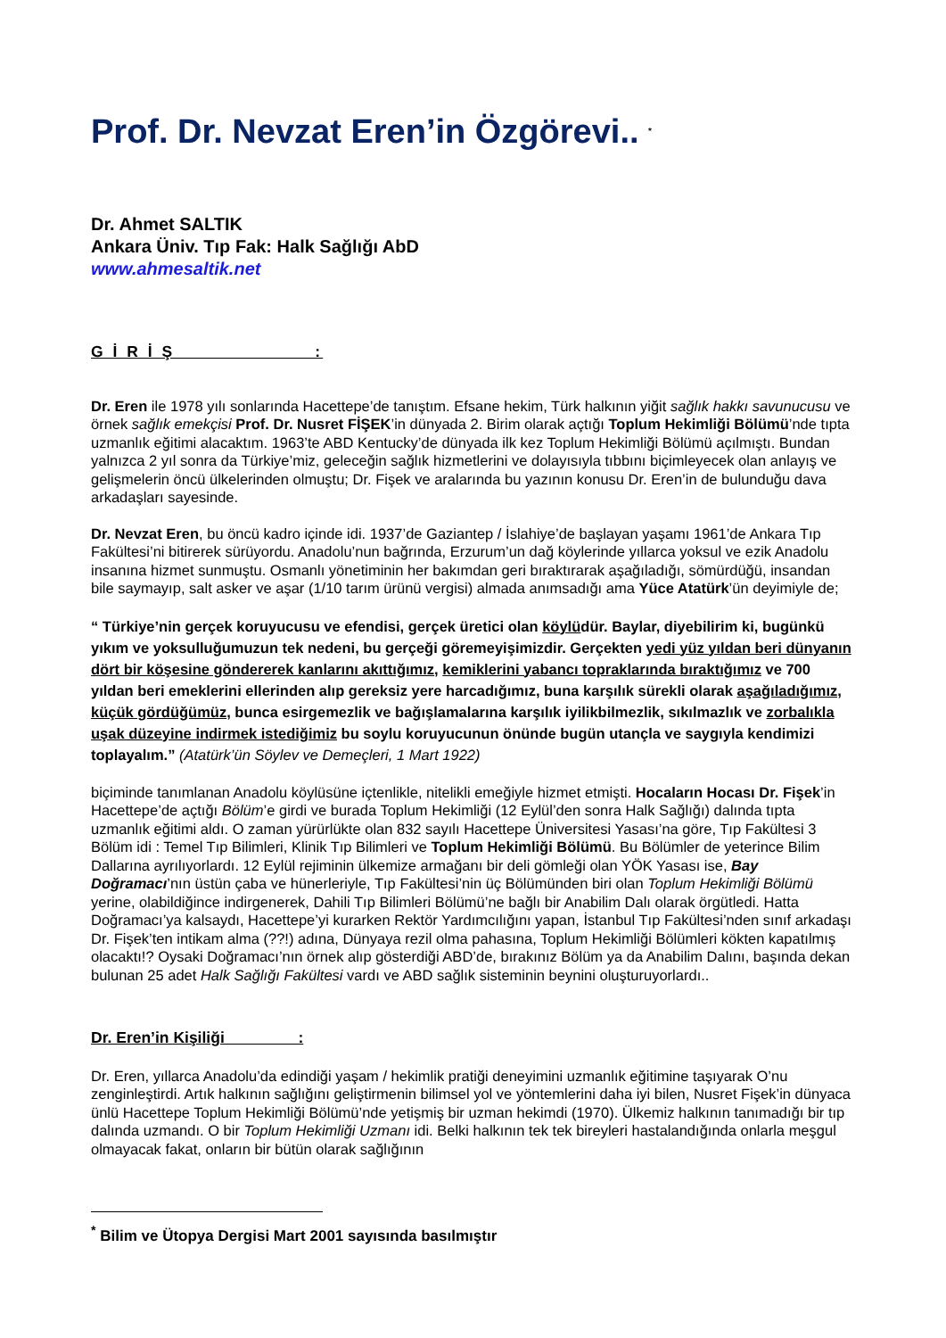Prof. Dr. Nevzat Eren’in Özgörevi.. <sup>*</sup>
Dr. Ahmet SALTIK
Ankara Üniv. Tıp Fak: Halk Sağlığı AbD
www.ahmesaltik.net
G İ R İ Ş :
Dr. Eren ile 1978 yılı sonlarında Hacettepe’de tanıştım. Efsane hekim, Türk halkının yiğit sağlık hakkı savunucusu ve örnek sağlık emekçisi Prof. Dr. Nusret FİŞEK’in dünyada 2. Birim olarak açtığı Toplum Hekimliği Bölümü’nde tıpta uzmanlık eğitimi alacaktım. 1963’te ABD Kentucky’de dünyada ilk kez Toplum Hekimliği Bölümü açılmıştı. Bundan yalnızca 2 yıl sonra da Türkiye’miz, geleceğin sağlık hizmetlerini ve dolayısıyla tıbbını biçimleyecek olan anlayış ve gelişmelerin öncü ülkelerinden olmuştu; Dr. Fişek ve aralarında bu yazının konusu Dr. Eren’in de bulunduğu dava arkadaşları sayesinde.
Dr. Nevzat Eren, bu öncü kadro içinde idi. 1937’de Gaziantep / İslahiye’de başlayan yaşamı 1961’de Ankara Tıp Fakültesi’ni bitirerek sürüyordu. Anadolu’nun bağrında, Erzurum’un dağ köylerinde yıllarca yoksul ve ezik Anadolu insanına hizmet sunmuştu. Osmanlı yönetiminin her bakımdan geri bıraktırarak aşağıladığı, sömürdüğü, insandan bile saymayıp, salt asker ve aşar (1/10 tarım ürünü vergisi) almada anımsadığı ama Yüce Atatürk’ün deyimiyle de;
“ Türkiye’nin gerçek koruyucusu ve efendisi, gerçek üretici olan köylüdür. Baylar, diyebilirim ki, bugünkü yıkım ve yoksulluğumuzun tek nedeni, bu gerçeği göremeyişimizdir. Gerçekten yedi yüz yıldan beri dünyanın dört bir köşesine göndererek kanlarını akıttığımız, kemiklerini yabancı topraklarında bıraktığımız ve 700 yıldan beri emeklerini ellerinden alıp gereksiz yere harcadığımız, buna karşılık sürekli olarak aşağıladığımız, küçük gördüğümüz, bunca esirgemezlik ve bağışlamalarına karşılık iyilikbilmezlik, sıkılmazlık ve zorbalıkla uşak düzeyine indirmek istediğimiz bu soylu koruyucunun önünde bugün utançla ve saygıyla kendimizi toplayalım.” (Atatürk’ün Söylev ve Demeçleri, 1 Mart 1922)
biçiminde tanımlanan Anadolu köylüsüne içtenlikle, nitelikli emeğiyle hizmet etmişti. Hocaların Hocası Dr. Fişek’in Hacettepe’de açtığı Bölüm’e girdi ve burada Toplum Hekimliği (12 Eylül’den sonra Halk Sağlığı) dalında tıpta uzmanlık eğitimi aldı. O zaman yürürlükte olan 832 sayılı Hacettepe Üniversitesi Yasası’na göre, Tıp Fakültesi 3 Bölüm idi : Temel Tıp Bilimleri, Klinik Tıp Bilimleri ve Toplum Hekimliği Bölümü. Bu Bölümler de yeterince Bilim Dallarına ayrılıyorlardı. 12 Eylül rejiminin ülkemize armağanı bir deli gömleği olan YÖK Yasası ise, Bay Doğramacı’nın üstün çaba ve hünerleriyle, Tıp Fakültesi’nin üç Bölümünden biri olan Toplum Hekimliği Bölümü yerine, olabildiğince indirgenerek, Dahili Tıp Bilimleri Bölümü’ne bağlı bir Anabilim Dalı olarak örgütledi. Hatta Doğramacı’ya kalsaydı, Hacettepe’yi kurarken Rektör Yardımcılığını yapan, İstanbul Tıp Fakültesi’nden sınıf arkadaşı Dr. Fişek’ten intikam alma (??!) adına, Dünyaya rezil olma pahasına, Toplum Hekimliği Bölümleri kökten kapatılmış olacaktı!? Oysaki Doğramacı’nın örnek alıp gösterdiği ABD’de, bırakınız Bölüm ya da Anabilim Dalını, başında dekan bulunan 25 adet Halk Sağlığı Fakültesi vardı ve ABD sağlık sisteminin beynini oluşturuyorlardı..
Dr. Eren’in Kişiliği :
Dr. Eren, yıllarca Anadolu’da edindiği yaşam / hekimlik pratiği deneyimini uzmanlık eğitimine taşıyarak O’nu zenginleştirdi. Artık halkının sağlığını geliştirmenin bilimsel yol ve yöntemlerini daha iyi bilen, Nusret Fişek’in dünyaca ünlü Hacettepe Toplum Hekimliği Bölümü’nde yetişmiş bir uzman hekimdi (1970). Ülkemiz halkının tanımadığı bir tıp dalında uzmandı. O bir Toplum Hekimliği Uzmanı idi. Belki halkının tek tek bireyleri hastalandığında onlarla meşgul olmayacak fakat, onların bir bütün olarak sağlığının
<sup>*</sup> Bilim ve Ütopya Dergisi Mart 2001 sayısında basılmıştır